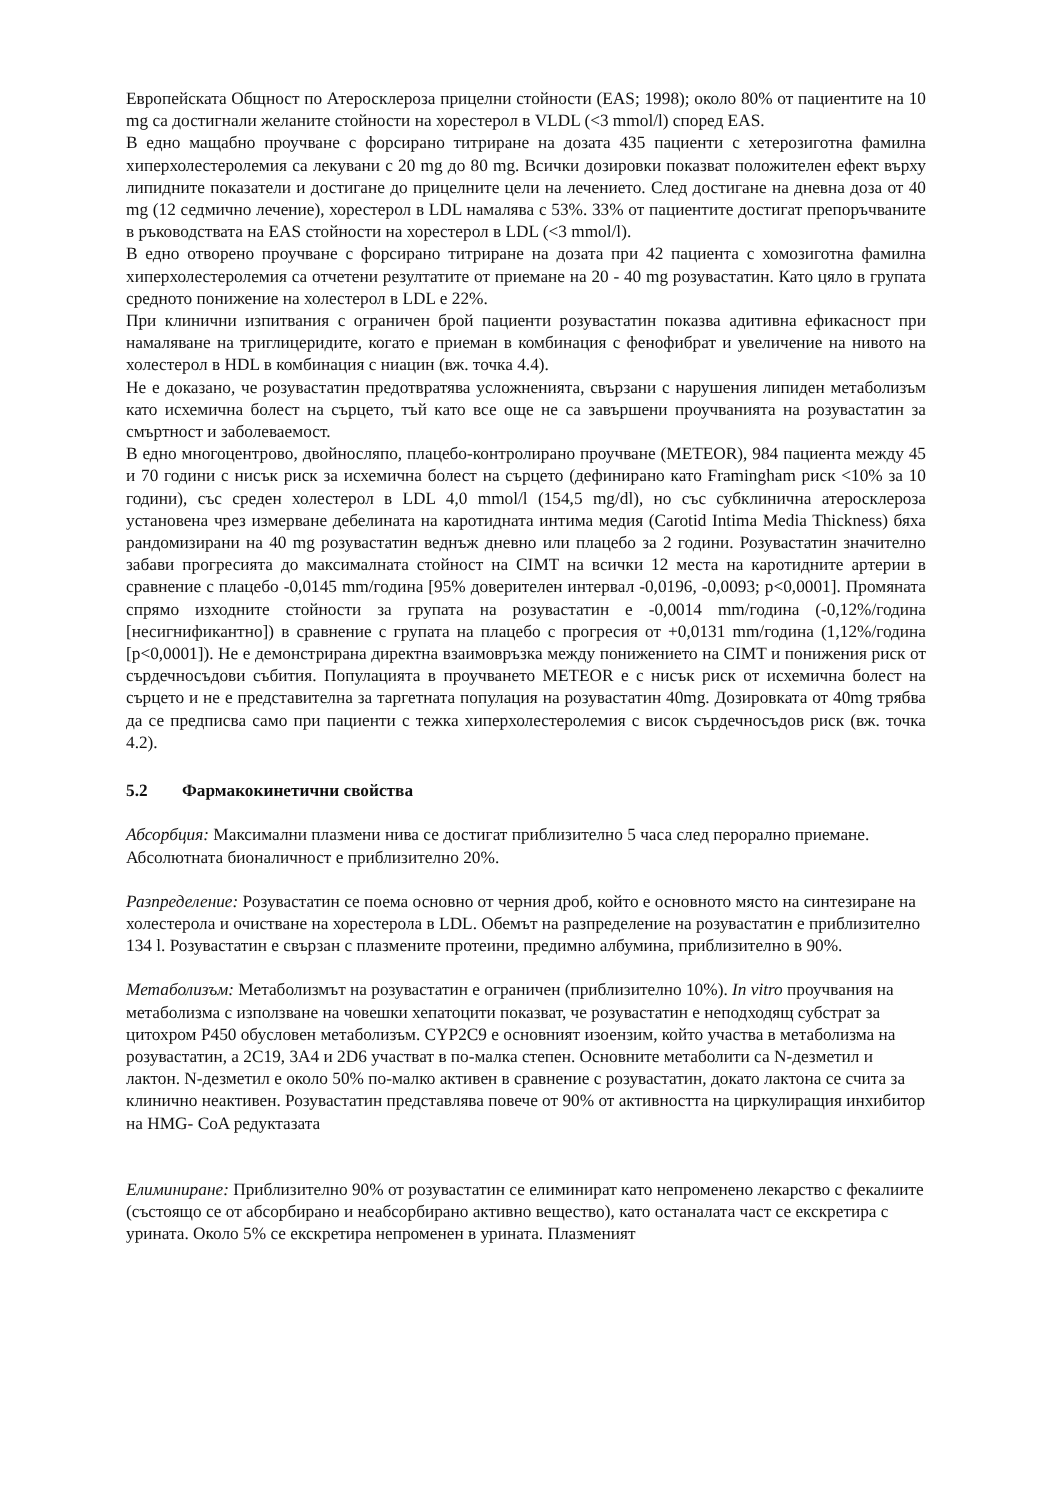Европейската Общност по Атеросклероза прицелни стойности (EAS; 1998); около 80% от пациентите на 10 mg са достигнали желаните стойности на хорестерол в VLDL (<3 mmol/l) според EAS.
В едно мащабно проучване с форсирано титриране на дозата 435 пациенти с хетерозиготна фамилна хиперхолестеролемия са лекувани с 20 mg до 80 mg. Всички дозировки показват положителен ефект върху липидните показатели и достигане до прицелните цели на лечението. След достигане на дневна доза от 40 mg (12 седмично лечение), хорестерол в LDL намалява с 53%. 33% от пациентите достигат препоръчваните в ръководствата на EAS стойности на хорестерол в LDL (<3 mmol/l).
В едно отворено проучване с форсирано титриране на дозата при 42 пациента с хомозиготна фамилна хиперхолестеролемия са отчетени резултатите от приемане на 20 - 40 mg розувастатин. Като цяло в групата средното понижение на холестерол в LDL е 22%.
При клинични изпитвания с ограничен брой пациенти розувастатин показва адитивна ефикасност при намаляване на триглицеридите, когато е приеман в комбинация с фенофибрат и увеличение на нивото на холестерол в HDL в комбинация с ниацин (вж. точка 4.4).
Не е доказано, че розувастатин предотвратява усложненията, свързани с нарушения липиден метаболизъм като исхемична болест на сърцето, тъй като все още не са завършени проучванията на розувастатин за смъртност и заболеваемост.
В едно многоцентрово, двойносляпо, плацебо-контролирано проучване (METEOR), 984 пациента между 45 и 70 години с нисък риск за исхемична болест на сърцето (дефинирано като Framingham риск <10% за 10 години), със среден холестерол в LDL 4,0 mmol/l (154,5 mg/dl), но със субклинична атеросклероза установена чрез измерване дебелината на каротидната интима медия (Carotid Intima Media Thickness) бяха рандомизирани на 40 mg розувастатин веднъж дневно или плацебо за 2 години. Розувастатин значително забави прогресията до максималната стойност на CIMT на всички 12 места на каротидните артерии в сравнение с плацебо -0,0145 mm/година [95% доверителен интервал -0,0196, -0,0093; p<0,0001]. Промяната спрямо изходните стойности за групата на розувастатин е -0,0014 mm/година (-0,12%/година [несигнификантно]) в сравнение с групата на плацебо с прогресия от +0,0131 mm/година (1,12%/година [p<0,0001]). Не е демонстрирана директна взаимовръзка между понижението на CIMT и понижения риск от сърдечносъдови събития. Популацията в проучването METEOR е с нисък риск от исхемична болест на сърцето и не е представителна за таргетната популация на розувастатин 40mg. Дозировката от 40mg трябва да се предписва само при пациенти с тежка хиперхолестеролемия с висок сърдечносъдов риск (вж. точка 4.2).
5.2 Фармакокинетични свойства
Абсорбция: Максимални плазмени нива се достигат приблизително 5 часа след перорално приемане. Абсолютната бионаличност е приблизително 20%.
Разпределение: Розувастатин се поема основно от черния дроб, който е основното място на синтезиране на холестерола и очистване на хорестерола в LDL. Обемът на разпределение на розувастатин е приблизително 134 l. Розувастатин е свързан с плазмените протеини, предимно албумина, приблизително в 90%.
Метаболизъм: Метаболизмът на розувастатин е ограничен (приблизително 10%). In vitro проучвания на метаболизма с използване на човешки хепатоцити показват, че розувастатин е неподходящ субстрат за цитохром P450 обусловен метаболизъм. CYP2C9 е основният изоензим, който участва в метаболизма на розувастатин, а 2C19, 3A4 и 2D6 участват в по-малка степен. Основните метаболити са N-дезметил и лактон. N-дезметил е около 50% по-малко активен в сравнение с розувастатин, докато лактона се счита за клинично неактивен. Розувастатин представлява повече от 90% от активността на циркулиращия инхибитор на HMG- CoA редуктазата
Елиминиране: Приблизително 90% от розувастатин се елиминират като непроменено лекарство с фекалиите (състоящо се от абсорбирано и неабсорбирано активно вещество), като останалата част се екскретира с урината. Около 5% се екскретира непроменен в урината. Плазменият